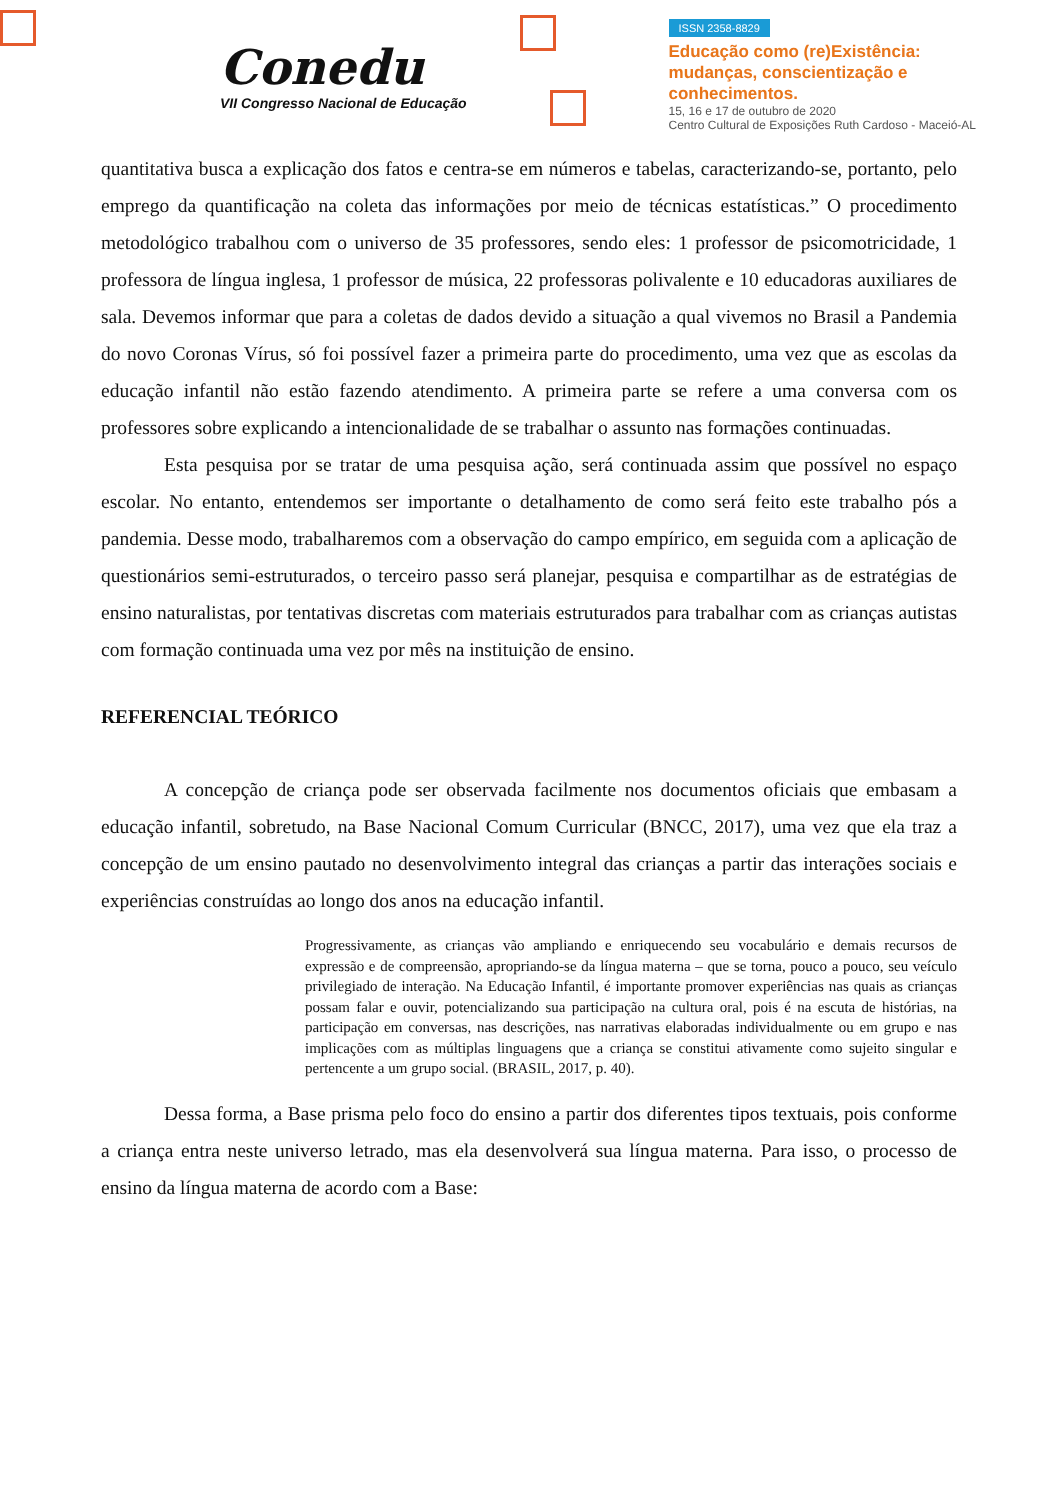Conedu
VII Congresso Nacional de Educação
ISSN 2358-8829
Educação como (re)Existência:
mudanças, conscientização e
conhecimentos.
15, 16 e 17 de outubro de 2020
Centro Cultural de Exposições Ruth Cardoso - Maceió-AL
quantitativa busca a explicação dos fatos e centra-se em números e tabelas, caracterizando-se, portanto, pelo emprego da quantificação na coleta das informações por meio de técnicas estatísticas.” O procedimento metodológico trabalhou com o universo de 35 professores, sendo eles: 1 professor de psicomotricidade, 1 professora de língua inglesa, 1 professor de música, 22 professoras polivalente e 10 educadoras auxiliares de sala. Devemos informar que para a coletas de dados devido a situação a qual vivemos no Brasil a Pandemia do novo Coronas Vírus, só foi possível fazer a primeira parte do procedimento, uma vez que as escolas da educação infantil não estão fazendo atendimento. A primeira parte se refere a uma conversa com os professores sobre explicando a intencionalidade de se trabalhar o assunto nas formações continuadas.
Esta pesquisa por se tratar de uma pesquisa ação, será continuada assim que possível no espaço escolar. No entanto, entendemos ser importante o detalhamento de como será feito este trabalho pós a pandemia. Desse modo, trabalharemos com a observação do campo empírico, em seguida com a aplicação de questionários semi-estruturados, o terceiro passo será planejar, pesquisa e compartilhar as de estratégias de ensino naturalistas, por tentativas discretas com materiais estruturados para trabalhar com as crianças autistas com formação continuada uma vez por mês na instituição de ensino.
REFERENCIAL TEÓRICO
A concepção de criança pode ser observada facilmente nos documentos oficiais que embasam a educação infantil, sobretudo, na Base Nacional Comum Curricular (BNCC, 2017), uma vez que ela traz a concepção de um ensino pautado no desenvolvimento integral das crianças a partir das interações sociais e experiências construídas ao longo dos anos na educação infantil.
Progressivamente, as crianças vão ampliando e enriquecendo seu vocabulário e demais recursos de expressão e de compreensão, apropriando-se da língua materna – que se torna, pouco a pouco, seu veículo privilegiado de interação. Na Educação Infantil, é importante promover experiências nas quais as crianças possam falar e ouvir, potencializando sua participação na cultura oral, pois é na escuta de histórias, na participação em conversas, nas descrições, nas narrativas elaboradas individualmente ou em grupo e nas implicações com as múltiplas linguagens que a criança se constitui ativamente como sujeito singular e pertencente a um grupo social. (BRASIL, 2017, p. 40).
Dessa forma, a Base prisma pelo foco do ensino a partir dos diferentes tipos textuais, pois conforme a criança entra neste universo letrado, mas ela desenvolverá sua língua materna. Para isso, o processo de ensino da língua materna de acordo com a Base: